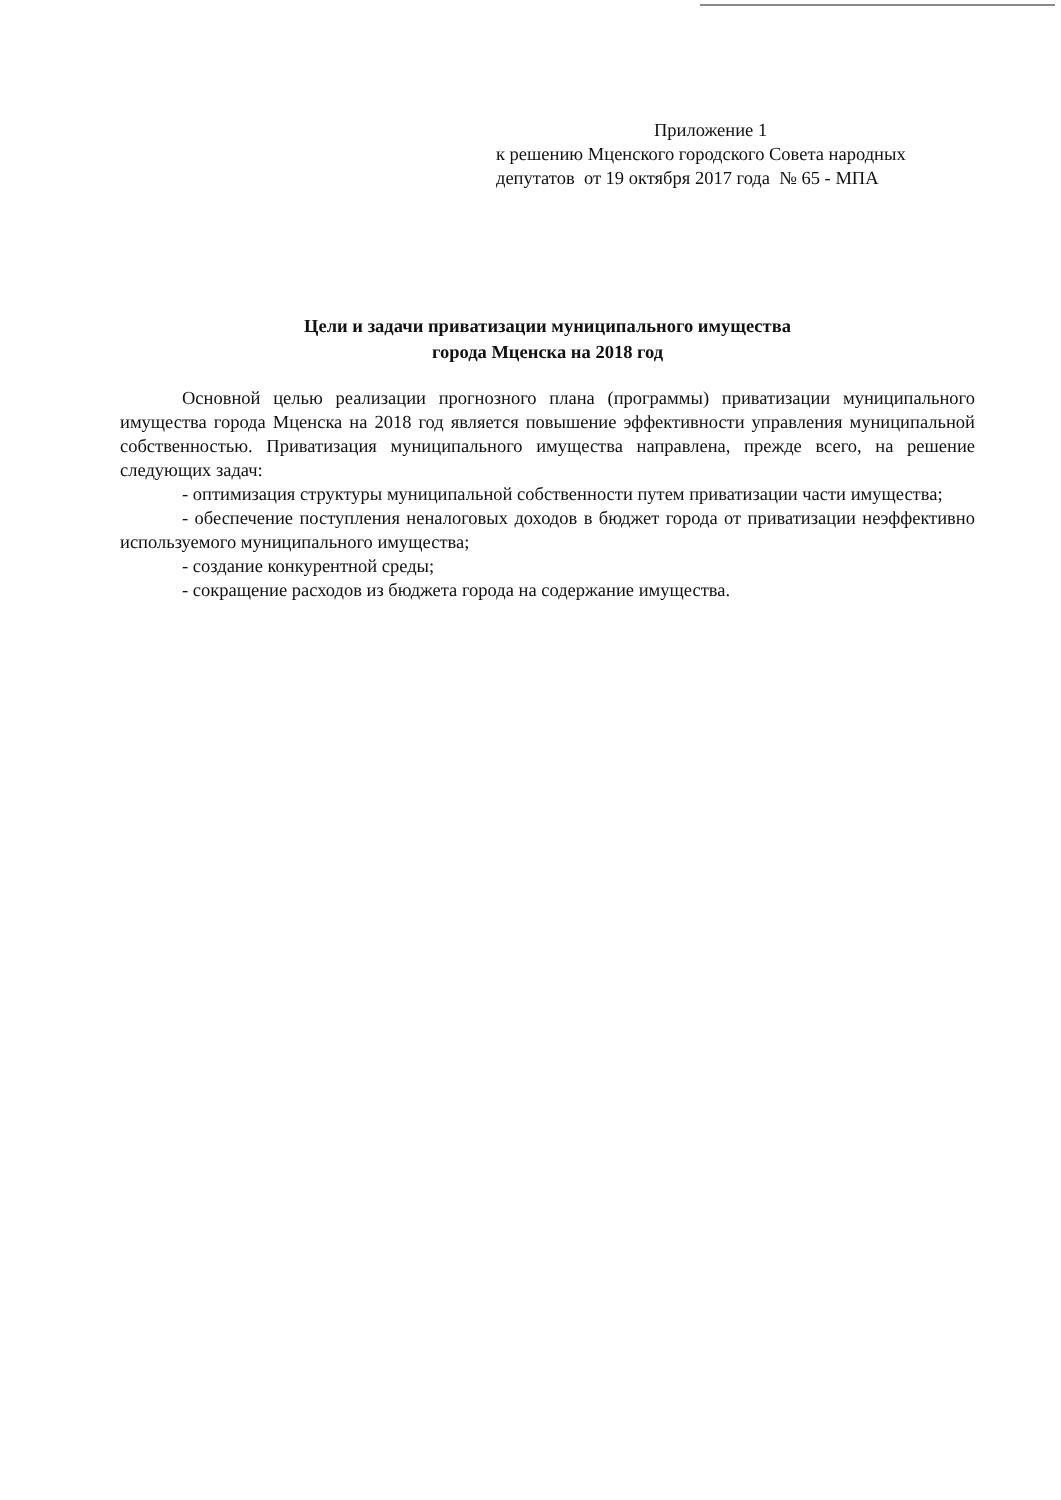Приложение 1
к решению Мценского городского Совета народных
депутатов от 19 октября 2017 года № 65 - МПА
Цели и задачи приватизации муниципального имущества
города Мценска на 2018 год
Основной целью реализации прогнозного плана (программы) приватизации муниципального имущества города Мценска на 2018 год является повышение эффективности управления муниципальной собственностью. Приватизация муниципального имущества направлена, прежде всего, на решение следующих задач:
- оптимизация структуры муниципальной собственности путем приватизации части имущества;
- обеспечение поступления неналоговых доходов в бюджет города от приватизации неэффективно используемого муниципального имущества;
- создание конкурентной среды;
- сокращение расходов из бюджета города на содержание имущества.